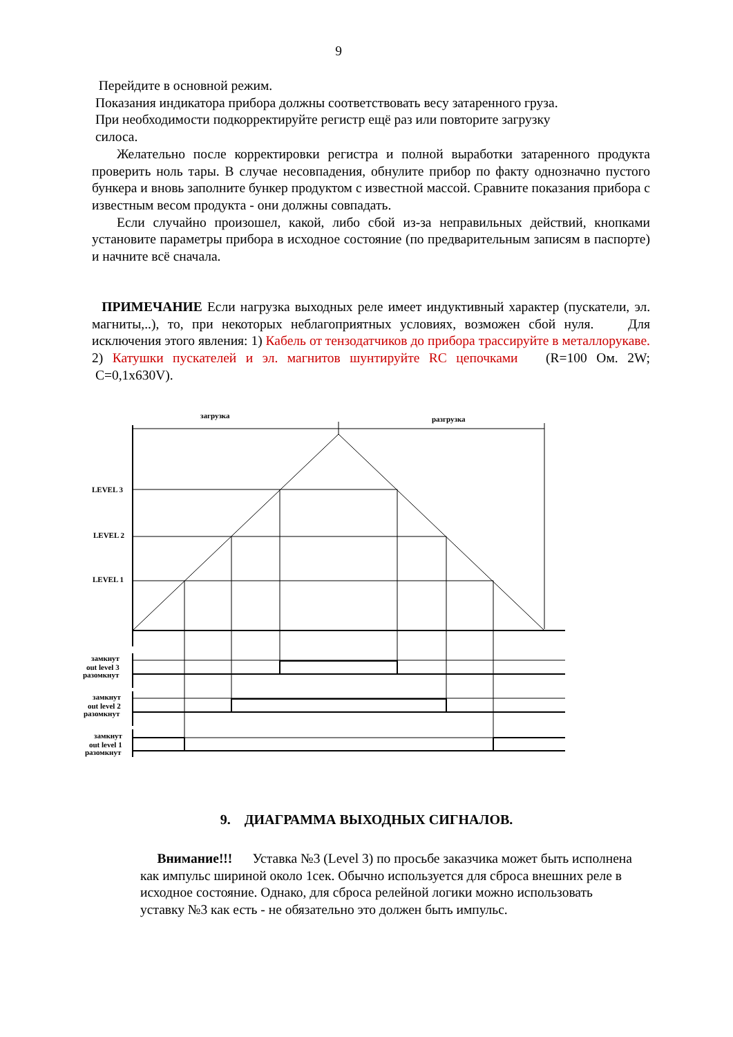9
Перейдите в основной режим.
Показания индикатора прибора должны соответствовать весу затаренного груза.
При необходимости подкорректируйте регистр ещё раз или повторите загрузку
силоса.
Желательно после корректировки регистра и полной выработки затаренного продукта проверить ноль тары. В случае несовпадения, обнулите прибор по факту однозначно пустого бункера и вновь заполните бункер продуктом с известной массой. Сравните показания прибора с известным весом продукта - они должны совпадать.
Если случайно произошел, какой, либо сбой из-за неправильных действий, кнопками установите параметры прибора в исходное состояние (по предварительным записям в паспорте) и начните всё сначала.
ПРИМЕЧАНИЕ Если нагрузка выходных реле имеет индуктивный характер (пускатели, эл. магниты,..), то, при некоторых неблагоприятных условиях, возможен сбой нуля. Для исключения этого явления: 1) Кабель от тензодатчиков до прибора трассируйте в металлорукаве. 2) Катушки пускателей и эл. магнитов шунтируйте RC цепочками (R=100 Ом. 2W; C=0,1x630V).
загрузка
разгрузка
LEVEL 3
LEVEL 2
LEVEL 1
замкнут
out level 3
разомкнут
замкнут
out level 2
разомкнут
замкнут
out level 1
разомкнут
9. ДИАГРАММА ВЫХОДНЫХ СИГНАЛОВ.
Внимание!!! Уставка №3 (Level 3) по просьбе заказчика может быть исполнена как импульс шириной около 1сек. Обычно используется для сброса внешних реле в исходное состояние. Однако, для сброса релейной логики можно использовать уставку №3 как есть - не обязательно это должен быть импульс.